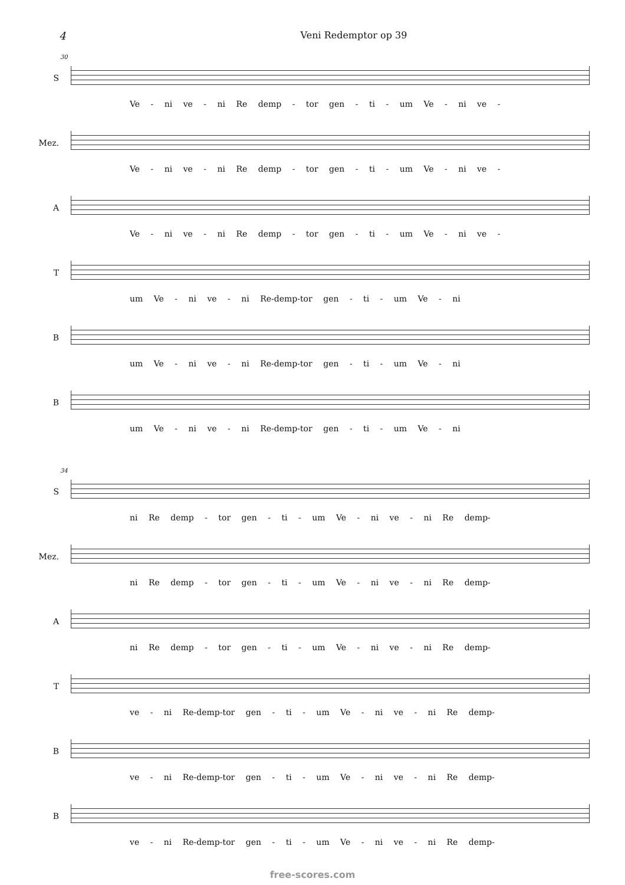4 Veni Redemptor op 39
30
S Ve - ni ve - ni Re demp - tor gen - ti - um Ve - ni ve -
Mez. Ve - ni ve - ni Re demp - tor gen - ti - um Ve - ni ve -
A Ve - ni ve - ni Re demp - tor gen - ti - um Ve - ni ve -
T um Ve - ni ve - ni Re-demp-tor gen - ti - um Ve - ni
B um Ve - ni ve - ni Re-demp-tor gen - ti - um Ve - ni
B um Ve - ni ve - ni Re-demp-tor gen - ti - um Ve - ni
34
S ni Re demp - tor gen - ti - um Ve - ni ve - ni Re demp-
Mez. ni Re demp - tor gen - ti - um Ve - ni ve - ni Re demp-
A ni Re demp - tor gen - ti - um Ve - ni ve - ni Re demp-
T ve - ni Re-demp-tor gen - ti - um Ve - ni ve - ni Re demp-
B ve - ni Re-demp-tor gen - ti - um Ve - ni ve - ni Re demp-
B ve - ni Re-demp-tor gen - ti - um Ve - ni ve - ni Re demp-
free-scores.com